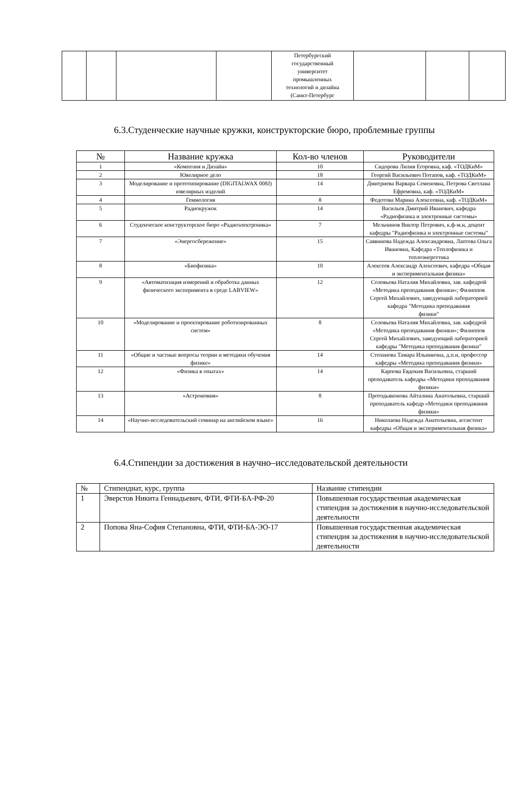| | | | | Петербургский государственный университет промышленных технологий и дизайна (Санкт-Петербург | | | |
6.3.Студенческие научные кружки, конструкторские бюро, проблемные группы
| № | Название кружка | Кол-во членов | Руководители |
| --- | --- | --- | --- |
| 1 | «Композия и Дизайн» | 10 | Сидорова Лилия Егоровна, каф. «ТОДКиМ» |
| 2 | Ювелирное дело | 18 | Георгий Васильевич Потапов, каф. «ТОДКиМ» |
| 3 | Моделирование и прототипирование (DIGITALWAX 008J) ювелирных изделий | 14 | Дмитриева Варвара Семеновна, Петрова Светлана Ефремовна, каф. «ТОДКиМ» |
| 4 | Геммология | 8 | Федотова Марина Алексеевна, каф. «ТОДКиМ» |
| 5 | Радиокружок | 14 | Васильев Дмитрий Иванович, кафедра «Радиофизика и электронные системы» |
| 6 | Студенческое конструкторское бюро «Радиоэлектроника» | 7 | Мельчинов Виктор Петрович, к.ф-м.н, доцент кафедры "Радиофизика и электронные системы" |
| 7 | «Энергосбережение» | 15 | Саввинова Надежда Александровна, Лаптева Ольга Ивановна, Кафедра «Теплофизика и теплоэнергетика |
| 8 | «Биофизика» | 10 | Алексеев Александр Алексеевич, кафедра «Общая и экспериментальная физика» |
| 9 | «Автоматизация измерений и обработка данных физического эксперимента в среде LABVIEW» | 12 | Соловьева Наталия Михайловна, зав. кафедрой «Методика преподавания физики»; Филиппов Сергей Михайлович, заведующий лабораторией кафедра "Методика преподавания физики" |
| 10 | «Моделирование и проектирование роботизированных систем» | 8 | Соловьева Наталия Михайловна, зав. кафедрой «Методика преподавания физики»; Филиппов Сергей Михайлович, заведующий лабораторией кафедры "Методика преподавания физики" |
| 11 | «Общие и частные вопросы теории и методики обучения физике» | 14 | Степанова Тамара Ильинична, д.п.н, профессор кафедры «Методика преподавания физики» |
| 12 | «Физика в опытах» | 14 | Карпова Евдокия Васильевна, старший преподаватель кафедры «Методики преподавания физики» |
| 13 | «Астрономия» | 8 | Протодьяконова Айталина Анатольевна, старший преподаватель кафедр «Методики преподавания физики» |
| 14 | «Научно-исследовательский семинар на английском языке» | 16 | Николаева Надежда Анатольевна, ассистент кафедры «Общая и экспериментальная физика» |
6.4.Стипендии за достижения в научно–исследовательской деятельности
| № | Стипендиат, курс, группа | Название стипендии |
| --- | --- | --- |
| 1 | Эверстов Никита Геннадьевич, ФТИ, ФТИ-БА-РФ-20 | Повышенная государственная академическая стипендия за достижения в научно-исследовательской деятельности |
| 2 | Попова Яна-София Степановна, ФТИ, ФТИ-БА-ЭО-17 | Повышенная государственная академическая стипендия за достижения в научно-исследовательской деятельности |